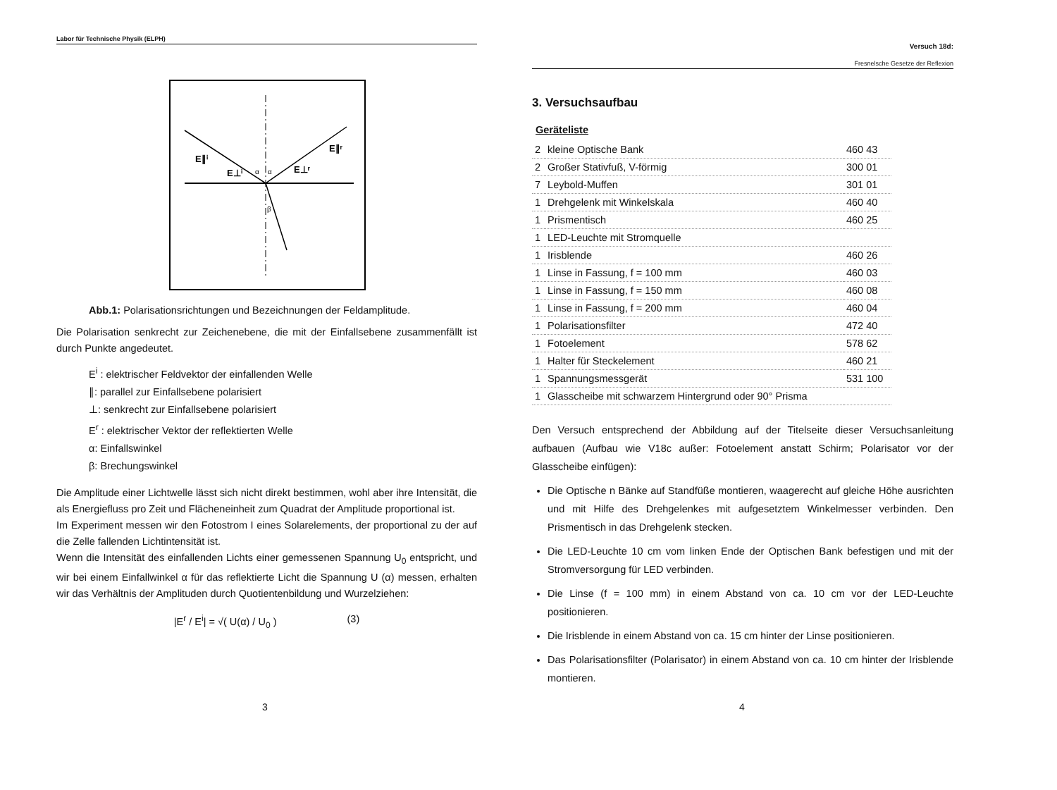Labor für Technische Physik (ELPH)
E∥ⁱ
E⊥ⁱ
E⊥ʳ
E∥ʳ
α
α
β
Abb.1: Polarisationsrichtungen und Bezeichnungen der Feldamplitude.
Die Polarisation senkrecht zur Zeichenebene, die mit der Einfallsebene zusammenfällt ist durch Punkte angedeutet.
E<sup>i</sup> : elektrischer Feldvektor der einfallenden Welle
∥: parallel zur Einfallsebene polarisiert
⊥: senkrecht zur Einfallsebene polarisiert
E<sup>r</sup> : elektrischer Vektor der reflektierten Welle
α: Einfallswinkel
β: Brechungswinkel
Die Amplitude einer Lichtwelle lässt sich nicht direkt bestimmen, wohl aber ihre Intensität, die als Energiefluss pro Zeit und Flächeneinheit zum Quadrat der Amplitude proportional ist.
Im Experiment messen wir den Fotostrom I eines Solarelements, der proportional zu der auf die Zelle fallenden Lichtintensität ist.
Wenn die Intensität des einfallenden Lichts einer gemessenen Spannung U<sub>0</sub> entspricht, und wir bei einem Einfallwinkel α für das reflektierte Licht die Spannung U (α) messen, erhalten wir das Verhältnis der Amplituden durch Quotientenbildung und Wurzelziehen:
|E<sup>r</sup> / E<sup>i</sup>| = √( U(α) / U<sub>0</sub> ) (3)
3
Versuch 18d:
Fresnelsche Gesetze der Reflexion
3. Versuchsaufbau
Geräteliste
| 2 | kleine Optische Bank | 460 43 |
| 2 | Großer Stativfuß, V-förmig | 300 01 |
| 7 | Leybold-Muffen | 301 01 |
| 1 | Drehgelenk mit Winkelskala | 460 40 |
| 1 | Prismentisch | 460 25 |
| 1 | LED-Leuchte mit Stromquelle | |
| 1 | Irisblende | 460 26 |
| 1 | Linse in Fassung, f = 100 mm | 460 03 |
| 1 | Linse in Fassung, f = 150 mm | 460 08 |
| 1 | Linse in Fassung, f = 200 mm | 460 04 |
| 1 | Polarisationsfilter | 472 40 |
| 1 | Fotoelement | 578 62 |
| 1 | Halter für Steckelement | 460 21 |
| 1 | Spannungsmessgerät | 531 100 |
| 1 | Glasscheibe mit schwarzem Hintergrund oder 90° Prisma | |
Den Versuch entsprechend der Abbildung auf der Titelseite dieser Versuchsanleitung aufbauen (Aufbau wie V18c außer: Fotoelement anstatt Schirm; Polarisator vor der Glasscheibe einfügen):
Die Optische n Bänke auf Standfüße montieren, waagerecht auf gleiche Höhe ausrichten und mit Hilfe des Drehgelenkes mit aufgesetztem Winkelmesser verbinden. Den Prismentisch in das Drehgelenk stecken.
Die LED-Leuchte 10 cm vom linken Ende der Optischen Bank befestigen und mit der Stromversorgung für LED verbinden.
Die Linse (f = 100 mm) in einem Abstand von ca. 10 cm vor der LED-Leuchte positionieren.
Die Irisblende in einem Abstand von ca. 15 cm hinter der Linse positionieren.
Das Polarisationsfilter (Polarisator) in einem Abstand von ca. 10 cm hinter der Irisblende montieren.
4